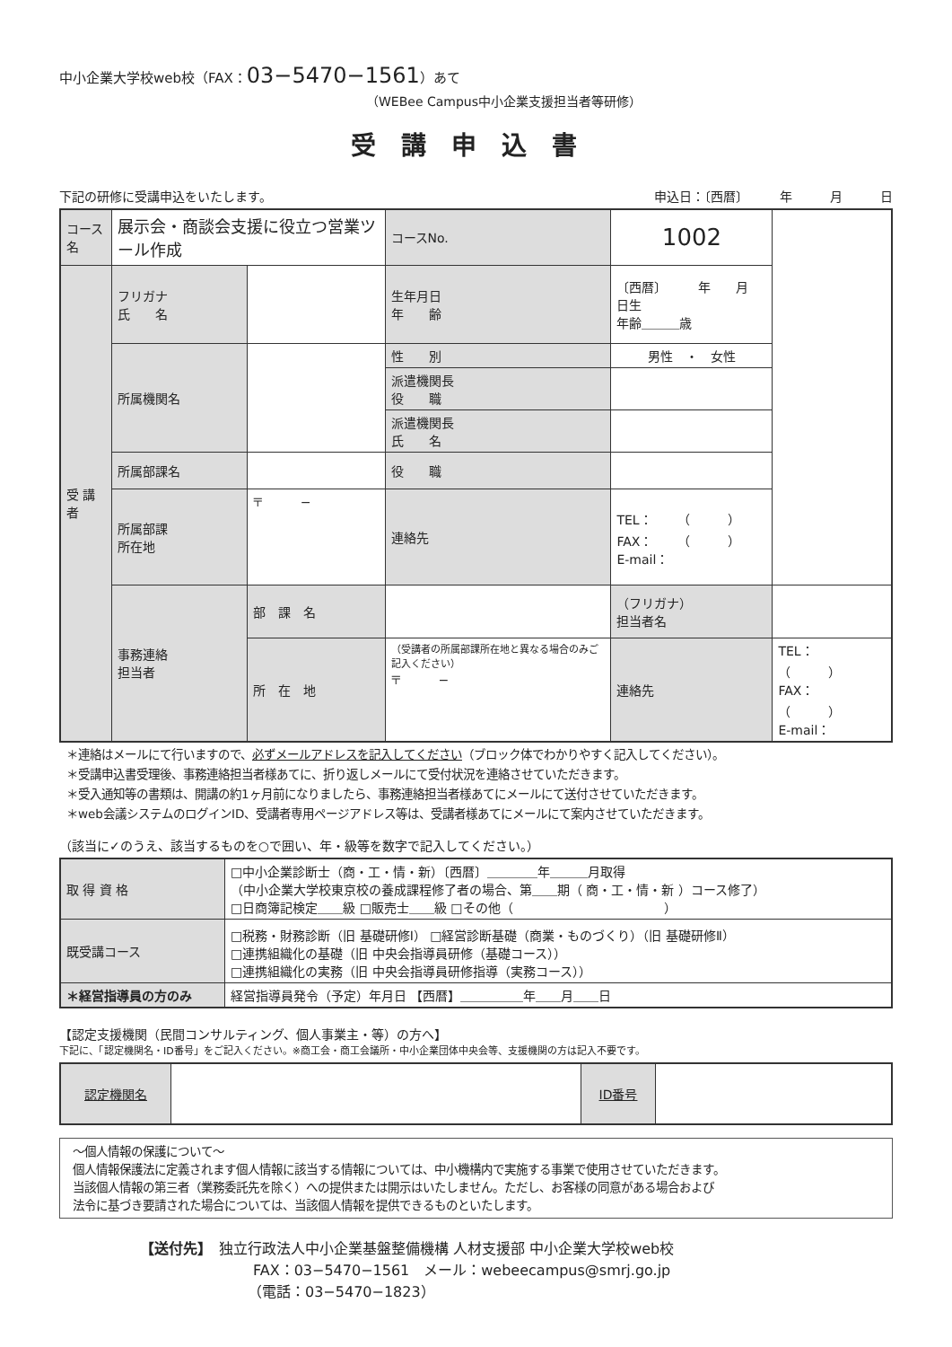中小企業大学校web校（FAX：03−5470−1561）あて
（WEBee Campus中小企業支援担当者等研修）
受講申込書
下記の研修に受講申込をいたします。 申込日：〔西暦〕　　　年　　　月　　　日
| コース名 | 展示会・商談会支援に役立つ営業ツール作成 | | コースNo. | 1002 | |
| 受 講 者 | フリガナ 氏 名 | | 生年月日 年 齢 | 〔西暦〕 年 月 日生 年齢＿＿＿歳 | |
| | 所属機関名 | | 性 別 | 男性 ・ 女性 | |
| | | | 派遣機関長 役 職 | | |
| | | | 派遣機関長 氏 名 | | |
| | 所属部課名 | | 役 職 | | |
| | 所属部課 所在地 | 〒 − | 連絡先 | TEL： （ ） FAX： （ ） E-mail： | |
| | 事務連絡 担当者 | 部 課 名 | | （フリガナ） 担当者名 | |
| | | 所 在 地 | （受講者の所属部課所在地と異なる場合のみご記入ください） 〒 − | 連絡先 | TEL： （ ） FAX： （ ） E-mail： |
＊連絡はメールにて行いますので、必ずメールアドレスを記入してください（ブロック体でわかりやすく記入してください）。
＊受講申込書受理後、事務連絡担当者様あてに、折り返しメールにて受付状況を連絡させていただきます。
＊受入通知等の書類は、開講の約1ヶ月前になりましたら、事務連絡担当者様あてにメールにて送付させていただきます。
＊web会議システムのログインID、受講者専用ページアドレス等は、受講者様あてにメールにて案内させていただきます。
（該当に✓のうえ、該当するものを○で囲い、年・級等を数字で記入してください。）
| 取 得 資 格 | □中小企業診断士（商・工・情・新）〔西暦〕＿＿＿＿年＿＿＿月取得 （中小企業大学校東京校の養成課程修了者の場合、第＿＿期（ 商・工・情・新 ）コース修了） □日商簿記検定＿＿級 □販売士＿＿級 □その他（ ） | |
| 既受講コース | □税務・財務診断（旧 基礎研修Ⅰ） □経営診断基礎（商業・ものづくり）（旧 基礎研修Ⅱ） □連携組織化の基礎（旧 中央会指導員研修（基礎コース）） □連携組織化の実務（旧 中央会指導員研修指導（実務コース）） | |
| ＊経営指導員の方のみ | | 経営指導員発令（予定）年月日 【西暦】＿＿＿＿＿年＿＿月＿＿日 |
【認定支援機関（民間コンサルティング、個人事業主・等）の方へ】
下記に、「認定機関名・ID番号」をご記入ください。※商工会・商工会議所・中小企業団体中央会等、支援機関の方は記入不要です。
| 認定機関名 | | ID番号 | |
〜個人情報の保護について〜
個人情報保護法に定義されます個人情報に該当する情報については、中小機構内で実施する事業で使用させていただきます。
当該個人情報の第三者（業務委託先を除く）への提供または開示はいたしません。ただし、お客様の同意がある場合および
法令に基づき要請された場合については、当該個人情報を提供できるものといたします。
【送付先】　独立行政法人中小企業基盤整備機構 人材支援部 中小企業大学校web校
FAX：03−5470−1561　メール：webeecampus@smrj.go.jp
（電話：03−5470−1823）